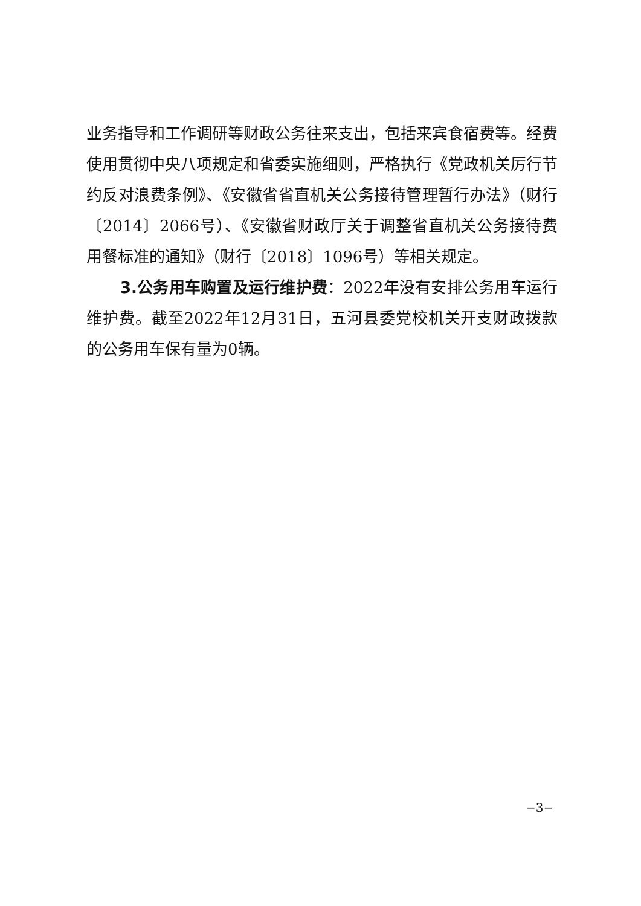业务指导和工作调研等财政公务往来支出，包括来宾食宿费等。经费使用贯彻中央八项规定和省委实施细则，严格执行《党政机关厉行节约反对浪费条例》、《安徽省省直机关公务接待管理暂行办法》（财行〔2014〕2066号）、《安徽省财政厅关于调整省直机关公务接待费用餐标准的通知》（财行〔2018〕1096号）等相关规定。
3.公务用车购置及运行维护费：2022年没有安排公务用车运行维护费。截至2022年12月31日，五河县委党校机关开支财政拨款的公务用车保有量为0辆。
−3−